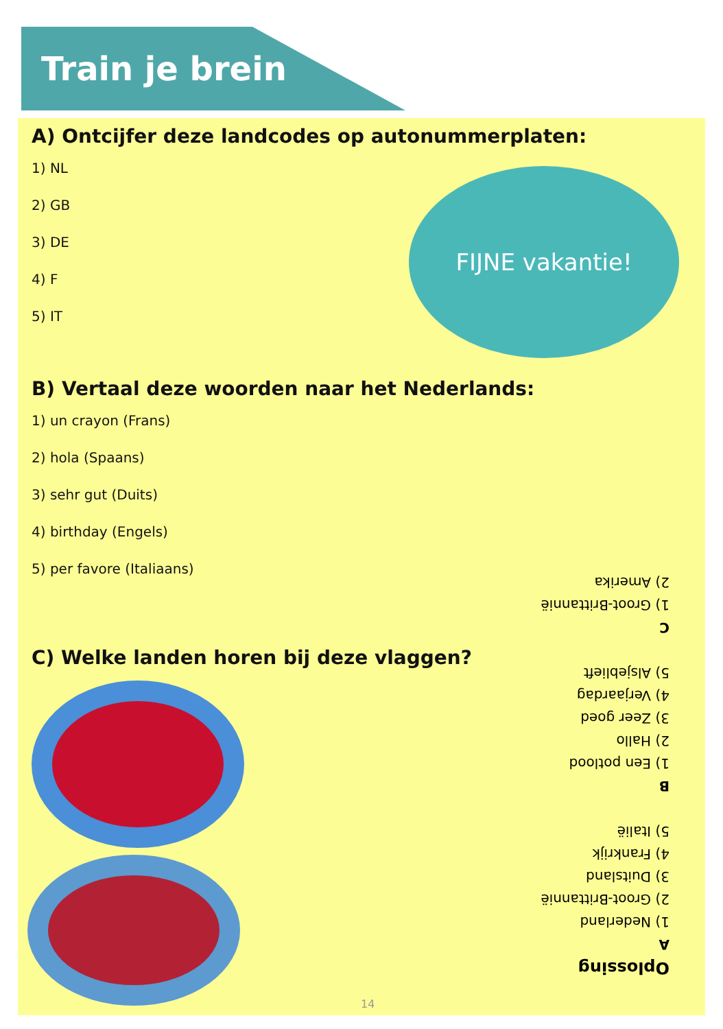Train je brein
A) Ontcijfer deze landcodes op autonummerplaten:
1) NL
2) GB
3) DE
4) F
5) IT
FIJNE vakantie!
B) Vertaal deze woorden naar het Nederlands:
1) un crayon (Frans)
2) hola (Spaans)
3) sehr gut (Duits)
4) birthday (Engels)
5) per favore (Italiaans)
C) Welke landen horen bij deze vlaggen?
Oplossing
A
1) Nederland
2) Groot-Brittannië
3) Duitsland
4) Frankrijk
5) Italië
B
1) Een potlood
2) Hallo
3) Zeer goed
4) Verjaardag
5) Alsjeblieft
C
1) Groot-Brittannië
2) Amerika
14